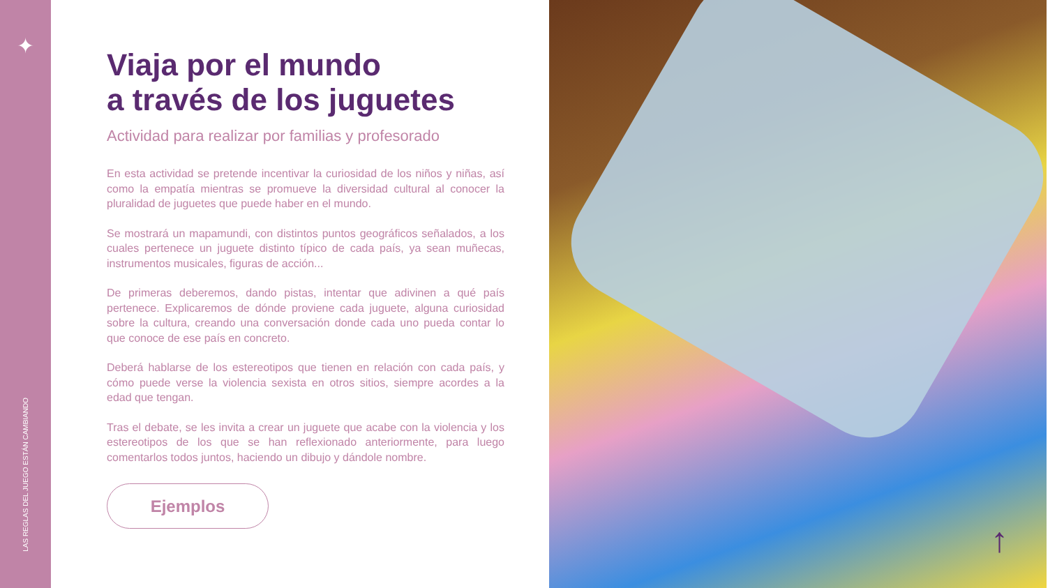✦
LAS REGLAS DEL JUEGO ESTÁN CAMBIANDO
Viaja por el mundo
a través de los juguetes
Actividad para realizar por familias y profesorado
En esta actividad se pretende incentivar la curiosidad de los niños y niñas, así como la empatía mientras se promueve la diversidad cultural al conocer la pluralidad de juguetes que puede haber en el mundo.
Se mostrará un mapamundi, con distintos puntos geográficos señalados, a los cuales pertenece un juguete distinto típico de cada país, ya sean muñecas, instrumentos musicales, figuras de acción...
De primeras deberemos, dando pistas, intentar que adivinen a qué país pertenece. Explicaremos de dónde proviene cada juguete, alguna curiosidad sobre la cultura, creando una conversación donde cada uno pueda contar lo que conoce de ese país en concreto.
Deberá hablarse de los estereotipos que tienen en relación con cada país, y cómo puede verse la violencia sexista en otros sitios, siempre acordes a la edad que tengan.
Tras el debate, se les invita a crear un juguete que acabe con la violencia y los estereotipos de los que se han reflexionado anteriormente, para luego comentarlos todos juntos, haciendo un dibujo y dándole nombre.
Ejemplos
↑